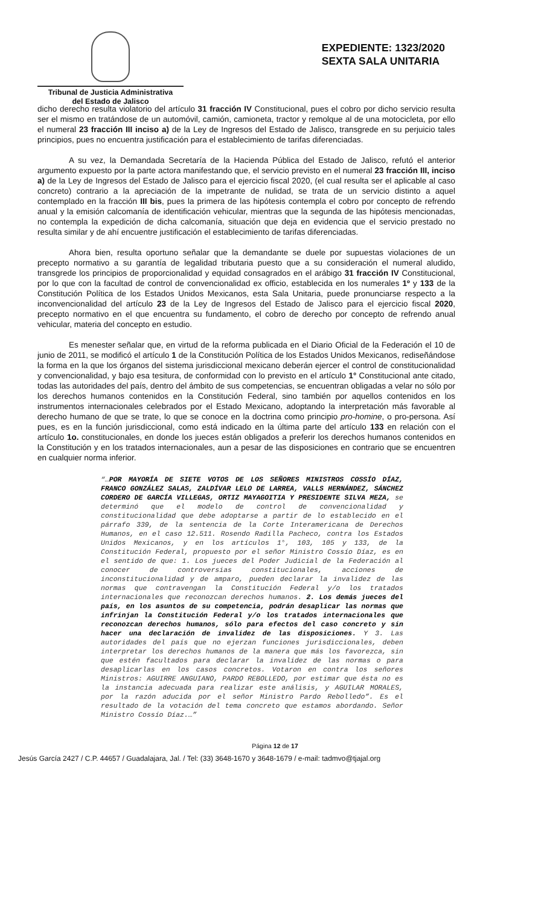Tribunal de Justicia Administrativa
del Estado de Jalisco
EXPEDIENTE: 1323/2020
SEXTA SALA UNITARIA
dicho derecho resulta violatorio del artículo 31 fracción IV Constitucional, pues el cobro por dicho servicio resulta ser el mismo en tratándose de un automóvil, camión, camioneta, tractor y remolque al de una motocicleta, por ello el numeral 23 fracción III inciso a) de la Ley de Ingresos del Estado de Jalisco, transgrede en su perjuicio tales principios, pues no encuentra justificación para el establecimiento de tarifas diferenciadas.
A su vez, la Demandada Secretaría de la Hacienda Pública del Estado de Jalisco, refutó el anterior argumento expuesto por la parte actora manifestando que, el servicio previsto en el numeral 23 fracción III, inciso a) de la Ley de Ingresos del Estado de Jalisco para el ejercicio fiscal 2020, (el cual resulta ser el aplicable al caso concreto) contrario a la apreciación de la impetrante de nulidad, se trata de un servicio distinto a aquel contemplado en la fracción III bis, pues la primera de las hipótesis contempla el cobro por concepto de refrendo anual y la emisión calcomanía de identificación vehicular, mientras que la segunda de las hipótesis mencionadas, no contempla la expedición de dicha calcomanía, situación que deja en evidencia que el servicio prestado no resulta similar y de ahí encuentre justificación el establecimiento de tarifas diferenciadas.
Ahora bien, resulta oportuno señalar que la demandante se duele por supuestas violaciones de un precepto normativo a su garantía de legalidad tributaria puesto que a su consideración el numeral aludido, transgrede los principios de proporcionalidad y equidad consagrados en el arábigo 31 fracción IV Constitucional, por lo que con la facultad de control de convencionalidad ex officio, establecida en los numerales 1º y 133 de la Constitución Política de los Estados Unidos Mexicanos, esta Sala Unitaria, puede pronunciarse respecto a la inconvencionalidad del artículo 23 de la Ley de Ingresos del Estado de Jalisco para el ejercicio fiscal 2020, precepto normativo en el que encuentra su fundamento, el cobro de derecho por concepto de refrendo anual vehicular, materia del concepto en estudio.
Es menester señalar que, en virtud de la reforma publicada en el Diario Oficial de la Federación el 10 de junio de 2011, se modificó el artículo 1 de la Constitución Política de los Estados Unidos Mexicanos, rediseñándose la forma en la que los órganos del sistema jurisdiccional mexicano deberán ejercer el control de constitucionalidad y convencionalidad, y bajo esa tesitura, de conformidad con lo previsto en el artículo 1° Constitucional ante citado, todas las autoridades del país, dentro del ámbito de sus competencias, se encuentran obligadas a velar no sólo por los derechos humanos contenidos en la Constitución Federal, sino también por aquellos contenidos en los instrumentos internacionales celebrados por el Estado Mexicano, adoptando la interpretación más favorable al derecho humano de que se trate, lo que se conoce en la doctrina como principio pro-homine, o pro-persona. Así pues, es en la función jurisdiccional, como está indicado en la última parte del artículo 133 en relación con el artículo 1o. constitucionales, en donde los jueces están obligados a preferir los derechos humanos contenidos en la Constitución y en los tratados internacionales, aun a pesar de las disposiciones en contrario que se encuentren en cualquier norma inferior.
“…POR MAYORÍA DE SIETE VOTOS DE LOS SEÑORES MINISTROS COSSÍO DÍAZ, FRANCO GONZÁLEZ SALAS, ZALDÍVAR LELO DE LARREA, VALLS HERNÁNDEZ, SÁNCHEZ CORDERO DE GARCÍA VILLEGAS, ORTIZ MAYAGOITIA Y PRESIDENTE SILVA MEZA, se determinó que el modelo de control de convencionalidad y constitucionalidad que debe adoptarse a partir de lo establecido en el párrafo 339, de la sentencia de la Corte Interamericana de Derechos Humanos, en el caso 12.511. Rosendo Radilla Pacheco, contra los Estados Unidos Mexicanos, y en los artículos 1°, 103, 105 y 133, de la Constitución Federal, propuesto por el señor Ministro Cossío Díaz, es en el sentido de que: 1. Los jueces del Poder Judicial de la Federación al conocer de controversias constitucionales, acciones de inconstitucionalidad y de amparo, pueden declarar la invalidez de las normas que contravengan la Constitución Federal y/o los tratados internacionales que reconozcan derechos humanos. 2. Los demás jueces del país, en los asuntos de su competencia, podrán desaplicar las normas que infrinjan la Constitución Federal y/o los tratados internacionales que reconozcan derechos humanos, sólo para efectos del caso concreto y sin hacer una declaración de invalidez de las disposiciones. Y 3. Las autoridades del país que no ejerzan funciones jurisdiccionales, deben interpretar los derechos humanos de la manera que más los favorezca, sin que estén facultados para declarar la invalidez de las normas o para desaplicarlas en los casos concretos. Votaron en contra los señores Ministros: AGUIRRE ANGUIANO, PARDO REBOLLEDO, por estimar que ésta no es la instancia adecuada para realizar este análisis, y AGUILAR MORALES, por la razón aducida por el señor Ministro Pardo Rebolledo”. Es el resultado de la votación del tema concreto que estamos abordando. Señor Ministro Cossío Díaz.…”
Página 12 de 17
Jesús García 2427 / C.P. 44657 / Guadalajara, Jal. / Tel: (33) 3648-1670 y 3648-1679 / e-mail: tadmvo@tjajal.org